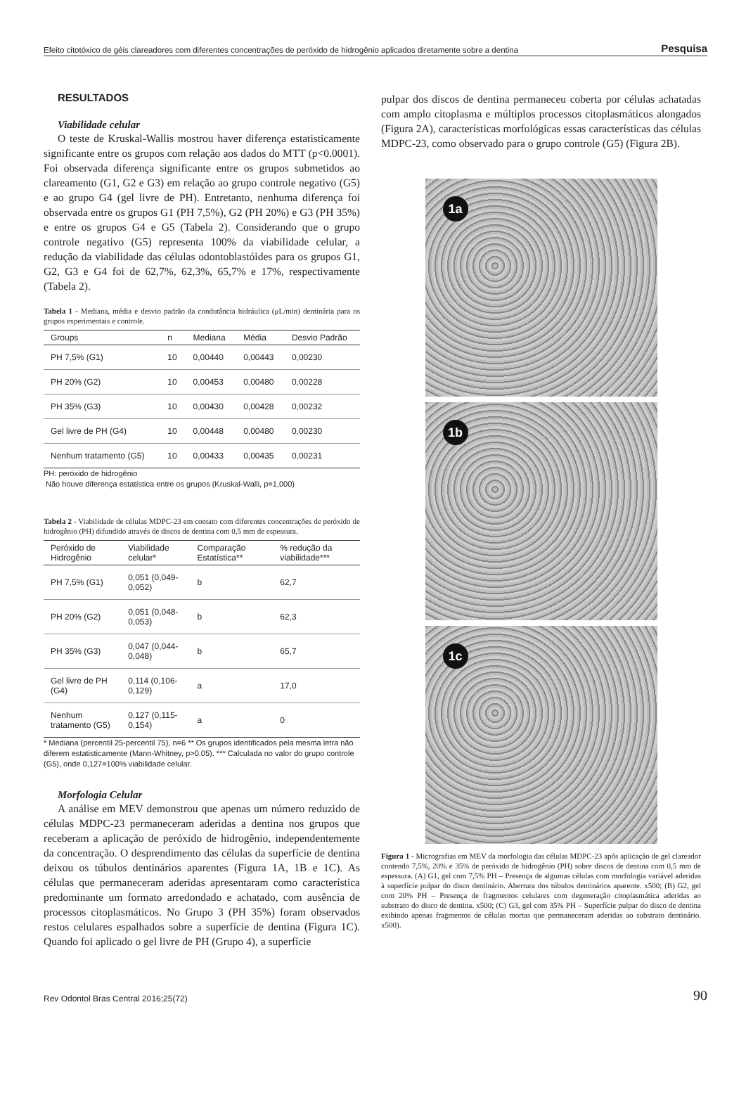Efeito citotóxico de géis clareadores com diferentes concentrações de peróxido de hidrogênio aplicados diretamente sobre a dentina Pesquisa
RESULTADOS
Viabilidade celular
O teste de Kruskal-Wallis mostrou haver diferença estatisticamente significante entre os grupos com relação aos dados do MTT (p<0.0001). Foi observada diferença significante entre os grupos submetidos ao clareamento (G1, G2 e G3) em relação ao grupo controle negativo (G5) e ao grupo G4 (gel livre de PH). Entretanto, nenhuma diferença foi observada entre os grupos G1 (PH 7,5%), G2 (PH 20%) e G3 (PH 35%) e entre os grupos G4 e G5 (Tabela 2). Considerando que o grupo controle negativo (G5) representa 100% da viabilidade celular, a redução da viabilidade das células odontoblastóides para os grupos G1, G2, G3 e G4 foi de 62,7%, 62,3%, 65,7% e 17%, respectivamente (Tabela 2).
Tabela 1 - Mediana, média e desvio padrão da condutância hidráulica (μL/min) dentinária para os grupos experimentais e controle.
| Groups | n | Mediana | Média | Desvio Padrão |
| --- | --- | --- | --- | --- |
| PH 7,5% (G1) | 10 | 0,00440 | 0,00443 | 0,00230 |
| PH 20% (G2) | 10 | 0,00453 | 0,00480 | 0,00228 |
| PH 35% (G3) | 10 | 0,00430 | 0,00428 | 0,00232 |
| Gel livre de PH (G4) | 10 | 0,00448 | 0,00480 | 0,00230 |
| Nenhum tratamento (G5) | 10 | 0,00433 | 0,00435 | 0,00231 |
PH: peróxido de hidrogênio
Não houve diferença estatística entre os grupos (Kruskal-Walli, p=1,000)
Tabela 2 - Viabilidade de células MDPC-23 em contato com diferentes concentrações de peróxido de hidrogênio (PH) difundido através de discos de dentina com 0,5 mm de espessura.
| Peróxido de Hidrogênio | Viabilidade celular* | Comparação Estatística** | % redução da viabilidade*** |
| --- | --- | --- | --- |
| PH 7,5% (G1) | 0,051 (0,049-0,052) | b | 62,7 |
| PH 20% (G2) | 0,051 (0,048-0,053) | b | 62,3 |
| PH 35% (G3) | 0,047 (0,044-0,048) | b | 65,7 |
| Gel livre de PH (G4) | 0,114 (0,106-0,129) | a | 17,0 |
| Nenhum tratamento (G5) | 0,127 (0,115-0,154) | a | 0 |
* Mediana (percentil 25-percentil 75), n=6 ** Os grupos identificados pela mesma letra não diferem estatisticamente (Mann-Whitney, p>0.05). *** Calculada no valor do grupo controle (G5), onde 0,127=100% viabilidade celular.
Morfologia Celular
A análise em MEV demonstrou que apenas um número reduzido de células MDPC-23 permaneceram aderidas a dentina nos grupos que receberam a aplicação de peróxido de hidrogênio, independentemente da concentração. O desprendimento das células da superfície de dentina deixou os túbulos dentinários aparentes (Figura 1A, 1B e 1C). As células que permaneceram aderidas apresentaram como característica predominante um formato arredondado e achatado, com ausência de processos citoplasmáticos. No Grupo 3 (PH 35%) foram observados restos celulares espalhados sobre a superfície de dentina (Figura 1C). Quando foi aplicado o gel livre de PH (Grupo 4), a superfície
pulpar dos discos de dentina permaneceu coberta por células achatadas com amplo citoplasma e múltiplos processos citoplasmáticos alongados (Figura 2A), características morfológicas essas características das células MDPC-23, como observado para o grupo controle (G5) (Figura 2B).
1a
1b
1c
Figura 1 - Micrografias em MEV da morfologia das células MDPC-23 após aplicação de gel clareador contendo 7,5%, 20% e 35% de peróxido de hidrogênio (PH) sobre discos de dentina com 0,5 mm de espessura. (A) G1, gel com 7,5% PH – Presença de algumas células com morfologia variável aderidas à superfície pulpar do disco dentinário. Abertura dos túbulos dentinários aparente. x500; (B) G2, gel com 20% PH – Presença de fragmentos celulares com degeneração citoplasmática aderidas ao substrato do disco de dentina. x500; (C) G3, gel com 35% PH – Superfície pulpar do disco de dentina exibindo apenas fragmentos de células mortas que permaneceram aderidas ao substrato dentinário. x500).
Rev Odontol Bras Central 2016;25(72) 90